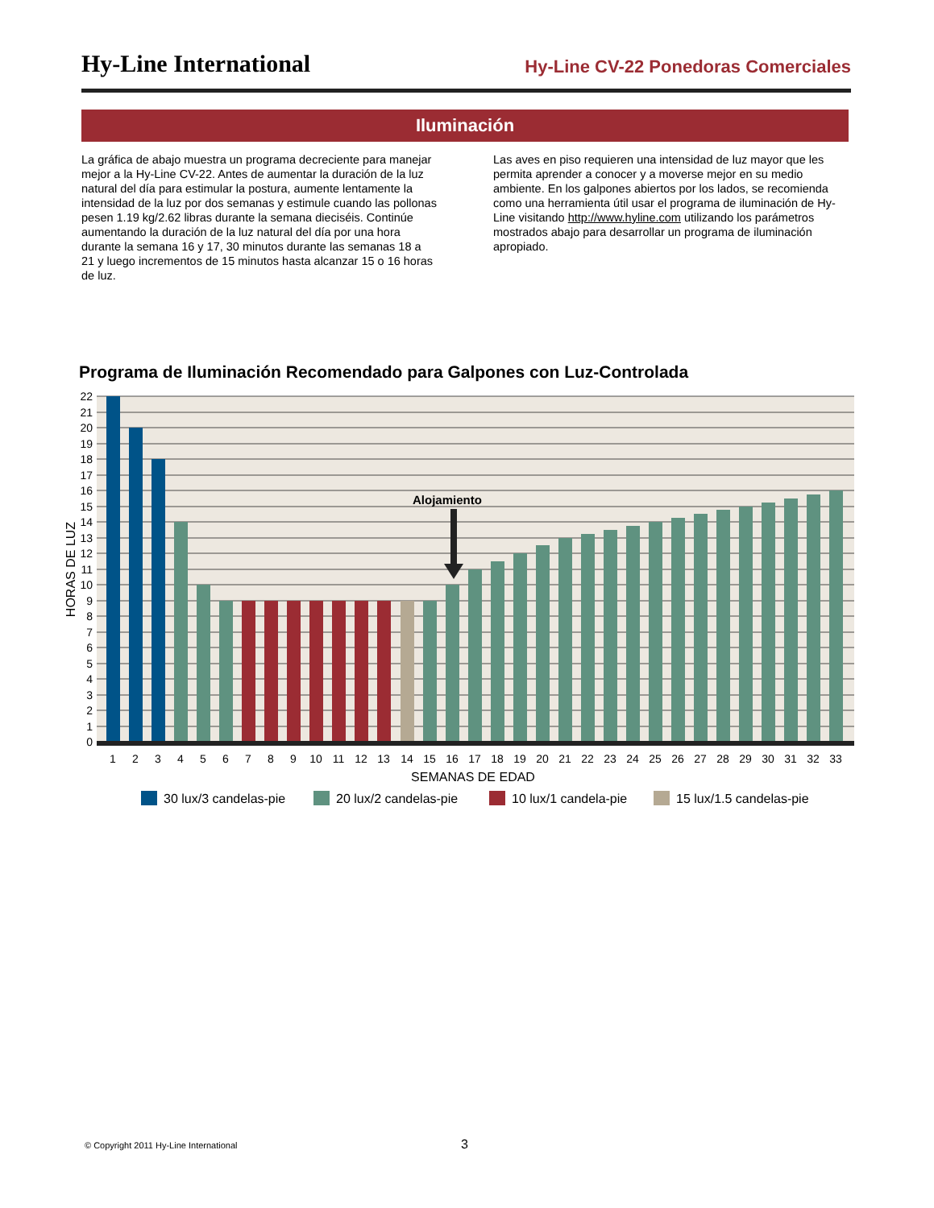Hy-Line International Hy-Line CV-22 Ponedoras Comerciales
Iluminación
La gráfica de abajo muestra un programa decreciente para manejar mejor a la Hy-Line CV-22. Antes de aumentar la duración de la luz natural del día para estimular la postura, aumente lentamente la intensidad de la luz por dos semanas y estimule cuando las pollonas pesen 1.19 kg/2.62 libras durante la semana dieciséis. Continúe aumentando la duración de la luz natural del día por una hora durante la semana 16 y 17, 30 minutos durante las semanas 18 a 21 y luego incrementos de 15 minutos hasta alcanzar 15 o 16 horas de luz.
Las aves en piso requieren una intensidad de luz mayor que les permita aprender a conocer y a moverse mejor en su medio ambiente. En los galpones abiertos por los lados, se recomienda como una herramienta útil usar el programa de iluminación de Hy-Line visitando http://www.hyline.com utilizando los parámetros mostrados abajo para desarrollar un programa de iluminación apropiado.
Programa de Iluminación Recomendado para Galpones con Luz-Controlada
Alojamiento
22
21
20
19
18
17
16
15
14
13
12
11
10
9
8
7
6
5
4
3
2
1
0
HORAS DE LUZ
1
2
3
4
5
6
7
8
9
10
11
12
13
14
15
16
17
18
19
20
21
22
23
24
25
26
27
28
29
30
31
32
33
SEMANAS DE EDAD
30 lux/3 candelas-pie
20 lux/2 candelas-pie
10 lux/1 candela-pie
15 lux/1.5 candelas-pie
© Copyright 2011 Hy-Line International
3